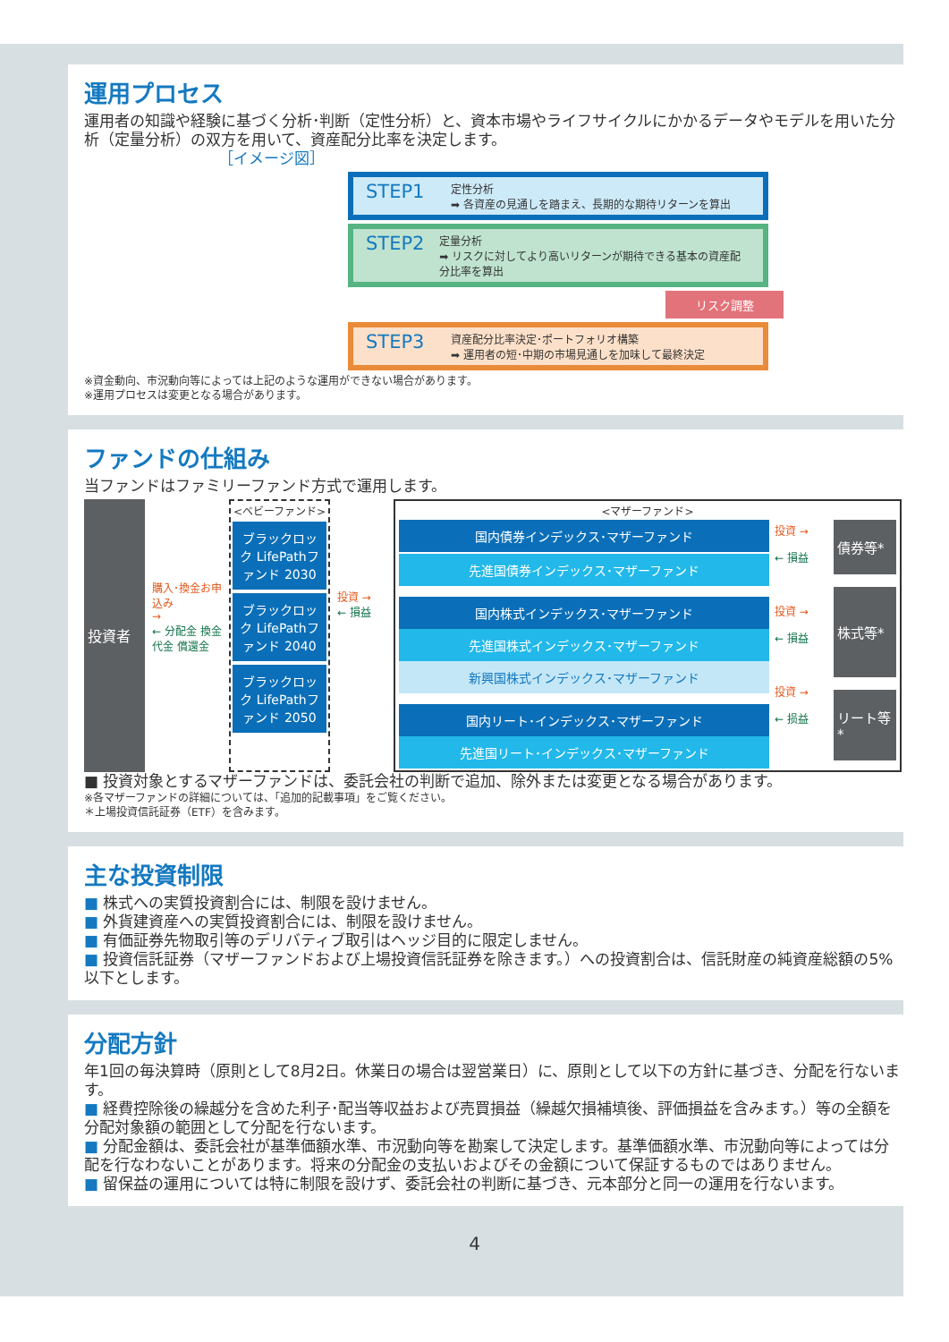運用プロセス
運用者の知識や経験に基づく分析･判断（定性分析）と、資本市場やライフサイクルにかかるデータやモデルを用いた分析（定量分析）の双方を用いて、資産配分比率を決定します。
［イメージ図］
STEP1
定性分析
➡ 各資産の見通しを踏まえ、長期的な期待リターンを算出
STEP2
定量分析
➡ リスクに対してより高いリターンが期待できる基本の資産配分比率を算出
リスク調整
STEP3
資産配分比率決定･ポートフォリオ構築
➡ 運用者の短･中期の市場見通しを加味して最終決定
※資金動向、市況動向等によっては上記のような運用ができない場合があります。
※運用プロセスは変更となる場合があります。
ファンドの仕組み
当ファンドはファミリーファンド方式で運用します。
投資者
購入･換金お申込み
→
← 分配金 換金代金 償還金
<ベビーファンド>
ブラックロック LifePathファンド 2030
ブラックロック LifePathファンド 2040
ブラックロック LifePathファンド 2050
投資 →
← 損益
<マザーファンド>
国内債券インデックス･マザーファンド
先進国債券インデックス･マザーファンド
国内株式インデックス･マザーファンド
先進国株式インデックス･マザーファンド
新興国株式インデックス･マザーファンド
国内リート･インデックス･マザーファンド
先進国リート･インデックス･マザーファンド
投資 →
← 損益
投資 →
← 損益
投資 →
← 损益
債券等*
株式等*
リート等*
■ 投資対象とするマザーファンドは、委託会社の判断で追加、除外または変更となる場合があります。
※各マザーファンドの詳細については、「追加的記載事項」をご覧ください。
＊上場投資信託証券（ETF）を含みます。
主な投資制限
■ 株式への実質投資割合には、制限を設けません。
■ 外貨建資産への実質投資割合には、制限を設けません。
■ 有価証券先物取引等のデリバティブ取引はヘッジ目的に限定しません。
■ 投資信託証券（マザーファンドおよび上場投資信託証券を除きます。）への投資割合は、信託財産の純資産総額の5%以下とします。
分配方針
年1回の毎決算時（原則として8月2日。休業日の場合は翌営業日）に、原則として以下の方針に基づき、分配を行ないます。
■ 経費控除後の繰越分を含めた利子･配当等収益および売買損益（繰越欠損補填後、評価損益を含みます。）等の全額を分配対象額の範囲として分配を行ないます。
■ 分配金額は、委託会社が基準価額水準、市況動向等を勘案して決定します。基準価額水準、市況動向等によっては分配を行なわないことがあります。将来の分配金の支払いおよびその金額について保証するものではありません。
■ 留保益の運用については特に制限を設けず、委託会社の判断に基づき、元本部分と同一の運用を行ないます。
4